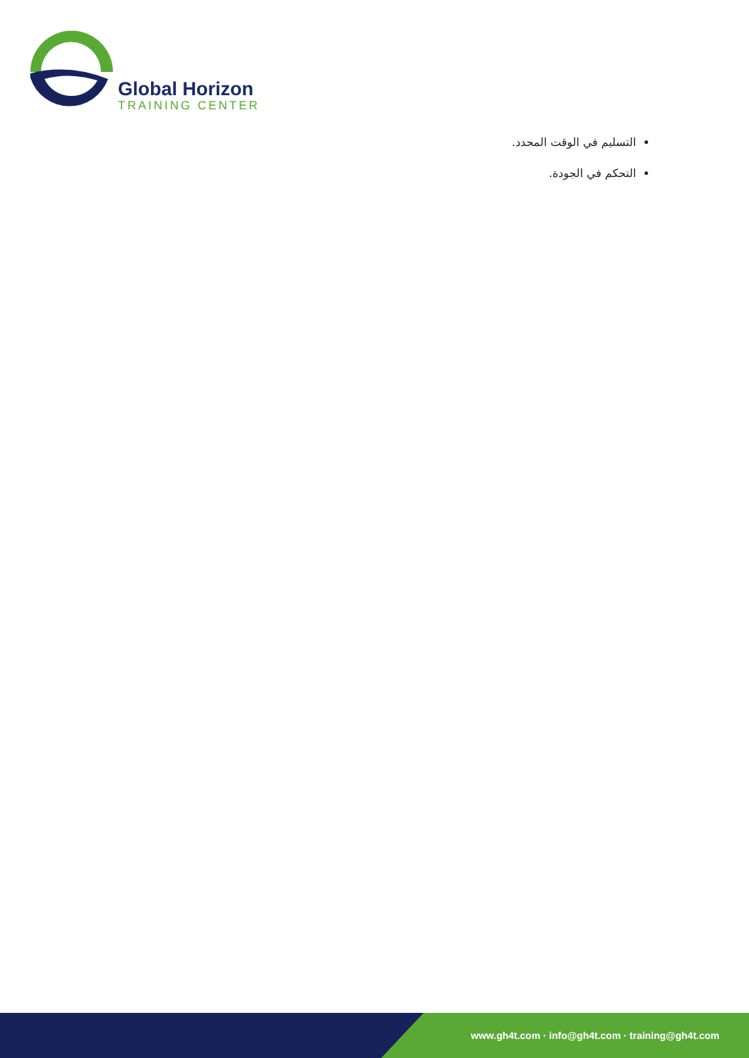Global Horizon
TRAINING CENTER
التسليم في الوقت المحدد.
التحكم في الجودة.
www.gh4t.com · info@gh4t.com · training@gh4t.com